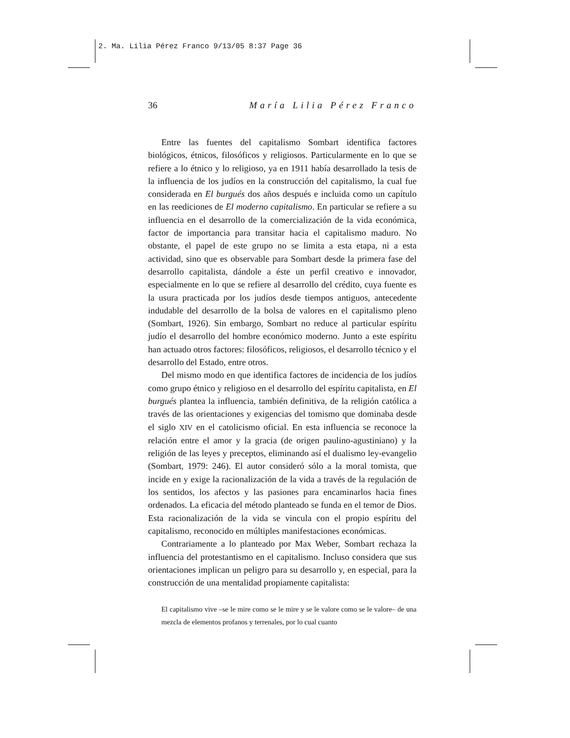2. Ma. Lilia Pérez Franco 9/13/05 8:37 Page 36
36 María Lilia Pérez Franco
Entre las fuentes del capitalismo Sombart identifica factores biológicos, étnicos, filosóficos y religiosos. Particularmente en lo que se refiere a lo étnico y lo religioso, ya en 1911 había desarrollado la tesis de la influencia de los judíos en la construcción del capitalismo, la cual fue considerada en El burgués dos años después e incluida como un capítulo en las reediciones de El moderno capitalismo. En particular se refiere a su influencia en el desarrollo de la comercialización de la vida económica, factor de importancia para transitar hacia el capitalismo maduro. No obstante, el papel de este grupo no se limita a esta etapa, ni a esta actividad, sino que es observable para Sombart desde la primera fase del desarrollo capitalista, dándole a éste un perfil creativo e innovador, especialmente en lo que se refiere al desarrollo del crédito, cuya fuente es la usura practicada por los judíos desde tiempos antiguos, antecedente indudable del desarrollo de la bolsa de valores en el capitalismo pleno (Sombart, 1926). Sin embargo, Sombart no reduce al particular espíritu judío el desarrollo del hombre económico moderno. Junto a este espíritu han actuado otros factores: filosóficos, religiosos, el desarrollo técnico y el desarrollo del Estado, entre otros.
Del mismo modo en que identifica factores de incidencia de los judíos como grupo étnico y religioso en el desarrollo del espíritu capitalista, en El burgués plantea la influencia, también definitiva, de la religión católica a través de las orientaciones y exigencias del tomismo que dominaba desde el siglo XIV en el catolicismo oficial. En esta influencia se reconoce la relación entre el amor y la gracia (de origen paulino-agustiniano) y la religión de las leyes y preceptos, eliminando así el dualismo ley-evangelio (Sombart, 1979: 246). El autor consideró sólo a la moral tomista, que incide en y exige la racionalización de la vida a través de la regulación de los sentidos, los afectos y las pasiones para encaminarlos hacia fines ordenados. La eficacia del método planteado se funda en el temor de Dios. Esta racionalización de la vida se vincula con el propio espíritu del capitalismo, reconocido en múltiples manifestaciones económicas.
Contrariamente a lo planteado por Max Weber, Sombart rechaza la influencia del protestantismo en el capitalismo. Incluso considera que sus orientaciones implican un peligro para su desarrollo y, en especial, para la construcción de una mentalidad propiamente capitalista:
El capitalismo vive –se le mire como se le mire y se le valore como se le valore– de una mezcla de elementos profanos y terrenales, por lo cual cuanto